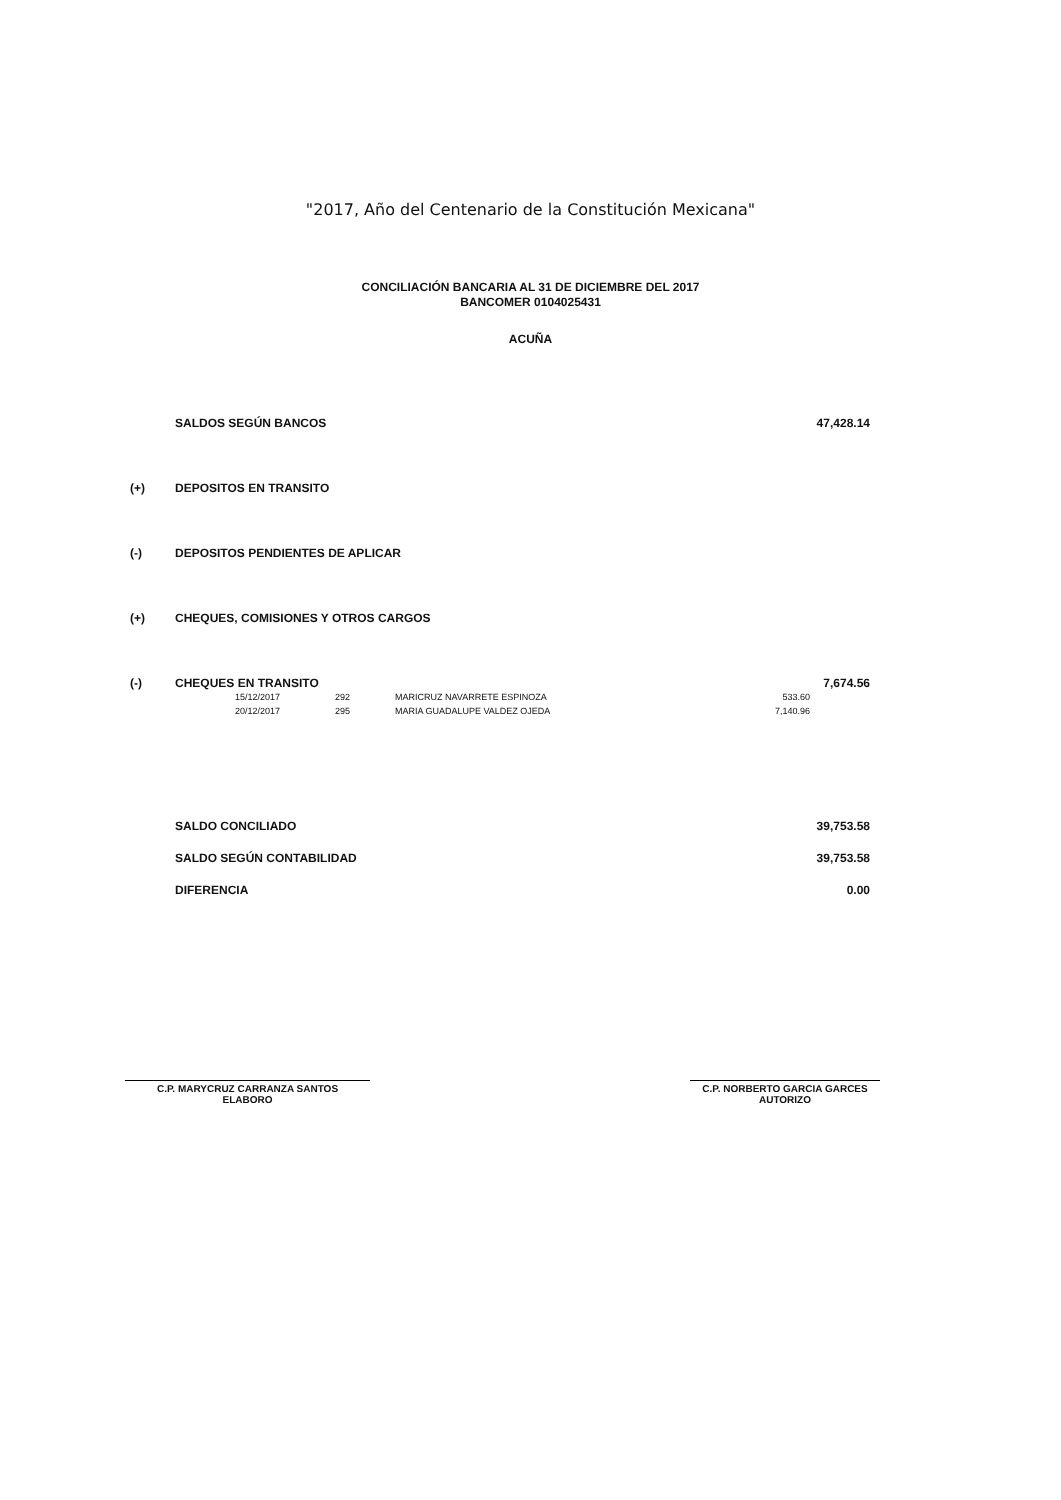"2017, Año del Centenario de la Constitución Mexicana"
CONCILIACIÓN BANCARIA AL 31 DE DICIEMBRE DEL 2017
BANCOMER 0104025431
ACUÑA
| | SALDOS SEGÚN BANCOS | 47,428.14 |
| (+) | DEPOSITOS EN TRANSITO | |
| (-) | DEPOSITOS PENDIENTES DE APLICAR | |
| (+) | CHEQUES, COMISIONES Y OTROS CARGOS | |
| (-) | CHEQUES EN TRANSITO | 7,674.56 |
| | / 15/12/2017 / 292 / MARICRUZ NAVARRETE ESPINOZA / 533.60 / / 20/12/2017 / 295 / MARIA GUADALUPE VALDEZ OJEDA / 7,140.96 / | |
| | SALDO CONCILIADO | 39,753.58 |
| | SALDO SEGÚN CONTABILIDAD | 39,753.58 |
| | DIFERENCIA | 0.00 |
C.P. MARYCRUZ CARRANZA SANTOS
ELABORO
C.P. NORBERTO GARCIA GARCES
AUTORIZO